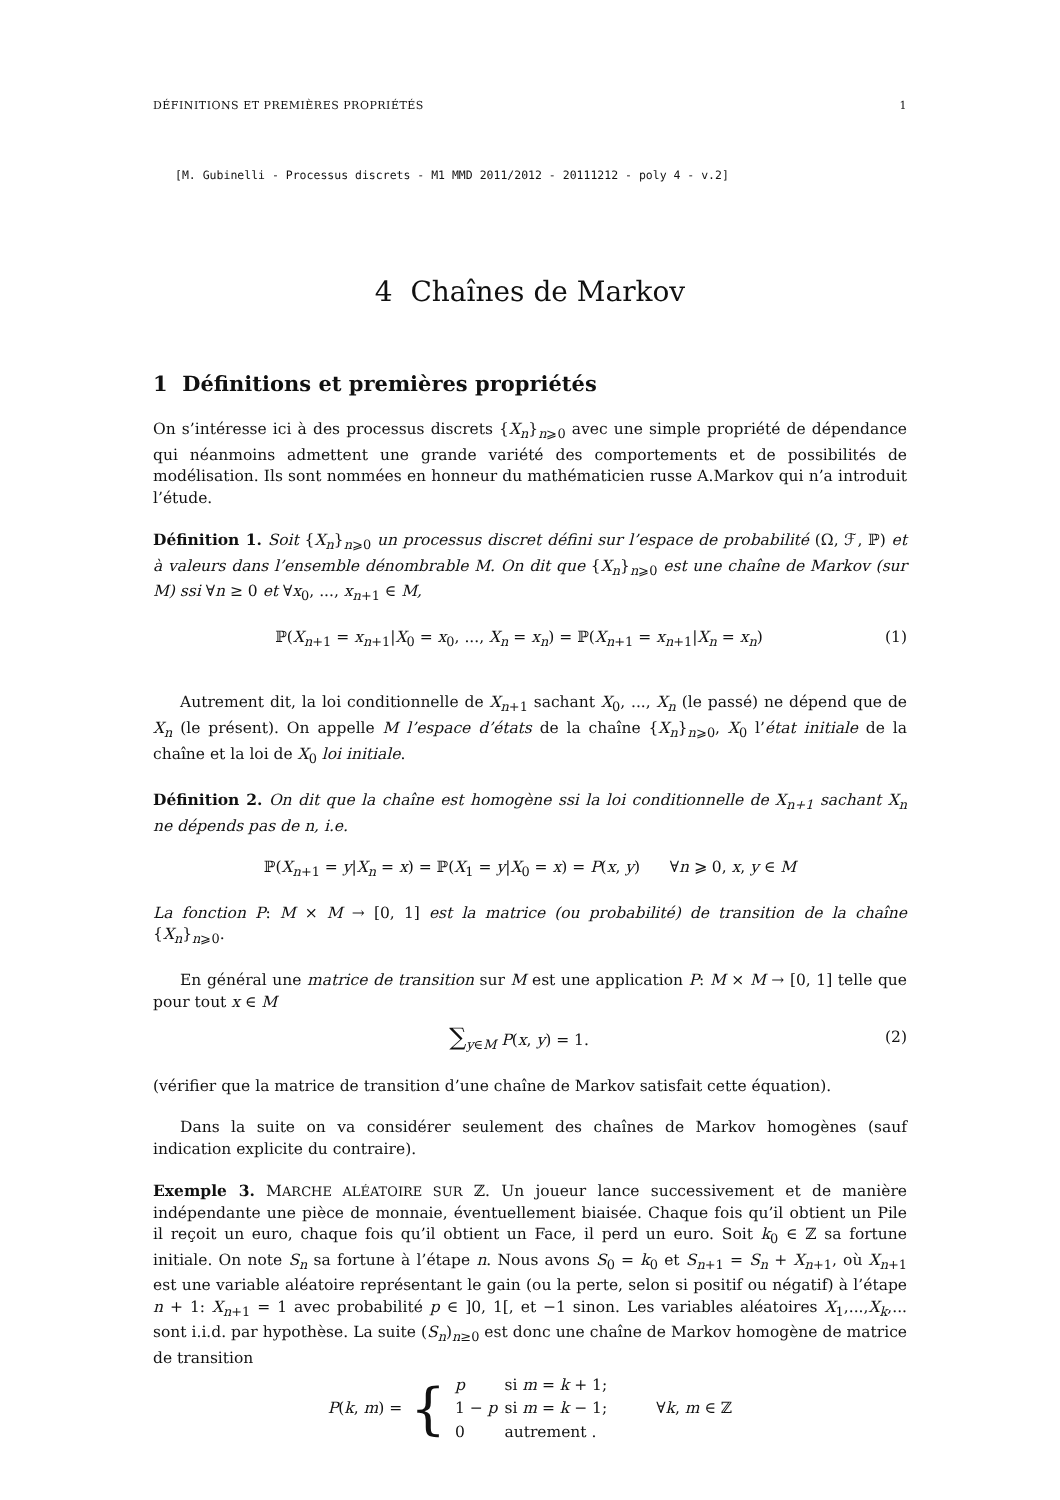DÉFINITIONS ET PREMIÈRES PROPRIÉTÉS 1
[M. Gubinelli - Processus discrets - M1 MMD 2011/2012 - 20111212 - poly 4 - v.2]
4 Chaînes de Markov
1 Définitions et premières propriétés
On s’intéresse ici à des processus discrets {X<sub>n</sub>}<sub>n⩾0</sub> avec une simple propriété de dépendance qui néanmoins admettent une grande variété des comportements et de possibilités de modélisation. Ils sont nommées en honneur du mathématicien russe A.Markov qui n’a introduit l’étude.
Définition 1. Soit {X<sub>n</sub>}<sub>n⩾0</sub> un processus discret défini sur l’espace de probabilité (Ω, ℱ, ℙ) et à valeurs dans l’ensemble dénombrable M. On dit que {X<sub>n</sub>}<sub>n⩾0</sub> est une chaîne de Markov (sur M) ssi ∀n ≥ 0 et ∀x<sub>0</sub>, ..., x<sub>n+1</sub> ∈ M,
ℙ(X<sub>n+1</sub> = x<sub>n+1</sub>|X<sub>0</sub> = x<sub>0</sub>, ..., X<sub>n</sub> = x<sub>n</sub>) = ℙ(X<sub>n+1</sub> = x<sub>n+1</sub>|X<sub>n</sub> = x<sub>n</sub>) (1)
Autrement dit, la loi conditionnelle de X<sub>n+1</sub> sachant X<sub>0</sub>, ..., X<sub>n</sub> (le passé) ne dépend que de X<sub>n</sub> (le présent). On appelle M l’espace d’états de la chaîne {X<sub>n</sub>}<sub>n⩾0</sub>, X<sub>0</sub> l’état initiale de la chaîne et la loi de X<sub>0</sub> loi initiale.
Définition 2. On dit que la chaîne est homogène ssi la loi conditionnelle de X<sub>n+1</sub> sachant X<sub>n</sub> ne dépends pas de n, i.e.
ℙ(X<sub>n+1</sub> = y|X<sub>n</sub> = x) = ℙ(X<sub>1</sub> = y|X<sub>0</sub> = x) = P(x, y) ∀n ⩾ 0, x, y ∈ M
La fonction P: M × M → [0, 1] est la matrice (ou probabilité) de transition de la chaîne {X<sub>n</sub>}<sub>n⩾0</sub>.
En général une matrice de transition sur M est une application P: M × M → [0, 1] telle que pour tout x ∈ M
∑<sub>y∈M</sub> P(x, y) = 1. (2)
(vérifier que la matrice de transition d’une chaîne de Markov satisfait cette équation).
Dans la suite on va considérer seulement des chaînes de Markov homogènes (sauf indication explicite du contraire).
Exemple 3. MARCHE ALÉATOIRE SUR ℤ. Un joueur lance successivement et de manière indépendante une pièce de monnaie, éventuellement biaisée. Chaque fois qu’il obtient un Pile il reçoit un euro, chaque fois qu’il obtient un Face, il perd un euro. Soit k<sub>0</sub> ∈ ℤ sa fortune initiale. On note S<sub>n</sub> sa fortune à l’étape n. Nous avons S<sub>0</sub> = k<sub>0</sub> et S<sub>n+1</sub> = S<sub>n</sub> + X<sub>n+1</sub>, où X<sub>n+1</sub> est une variable aléatoire représentant le gain (ou la perte, selon si positif ou négatif) à l’étape n + 1: X<sub>n+1</sub> = 1 avec probabilité p ∈ ]0, 1[, et −1 sinon. Les variables aléatoires X<sub>1</sub>,...,X<sub>k</sub>,... sont i.i.d. par hypothèse. La suite (S<sub>n</sub>)<sub>n≥0</sub> est donc une chaîne de Markov homogène de matrice de transition
P(k, m) = {
| p | si m = k + 1; |
| 1 − p | si m = k − 1; |
| 0 | autrement . |
∀k, m ∈ ℤ